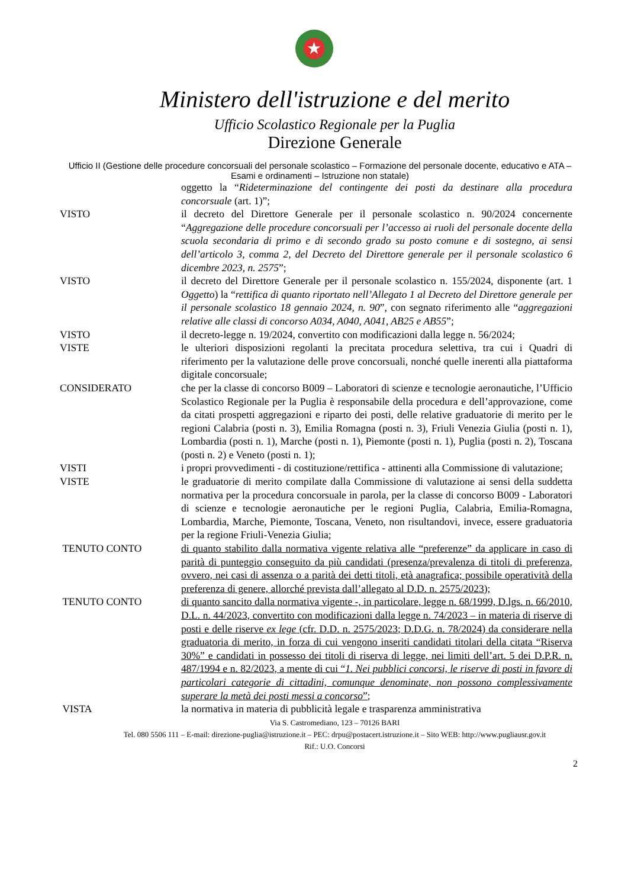★
Ministero dell'istruzione e del merito
Ufficio Scolastico Regionale per la Puglia
Direzione Generale
Ufficio II (Gestione delle procedure concorsuali del personale scolastico – Formazione del personale docente, educativo e ATA – Esami e ordinamenti – Istruzione non statale)
oggetto la “Rideterminazione del contingente dei posti da destinare alla procedura concorsuale (art. 1)”;
VISTO il decreto del Direttore Generale per il personale scolastico n. 90/2024 concernente “Aggregazione delle procedure concorsuali per l’accesso ai ruoli del personale docente della scuola secondaria di primo e di secondo grado su posto comune e di sostegno, ai sensi dell’articolo 3, comma 2, del Decreto del Direttore generale per il personale scolastico 6 dicembre 2023, n. 2575”;
VISTO il decreto del Direttore Generale per il personale scolastico n. 155/2024, disponente (art. 1 Oggetto) la “rettifica di quanto riportato nell’Allegato 1 al Decreto del Direttore generale per il personale scolastico 18 gennaio 2024, n. 90”, con segnato riferimento alle “aggregazioni relative alle classi di concorso A034, A040, A041, AB25 e AB55”;
VISTO il decreto-legge n. 19/2024, convertito con modificazioni dalla legge n. 56/2024;
VISTE le ulteriori disposizioni regolanti la precitata procedura selettiva, tra cui i Quadri di riferimento per la valutazione delle prove concorsuali, nonché quelle inerenti alla piattaforma digitale concorsuale;
CONSIDERATO che per la classe di concorso B009 – Laboratori di scienze e tecnologie aeronautiche, l’Ufficio Scolastico Regionale per la Puglia è responsabile della procedura e dell’approvazione, come da citati prospetti aggregazioni e riparto dei posti, delle relative graduatorie di merito per le regioni Calabria (posti n. 3), Emilia Romagna (posti n. 3), Friuli Venezia Giulia (posti n. 1), Lombardia (posti n. 1), Marche (posti n. 1), Piemonte (posti n. 1), Puglia (posti n. 2), Toscana (posti n. 2) e Veneto (posti n. 1);
VISTI i propri provvedimenti - di costituzione/rettifica - attinenti alla Commissione di valutazione;
VISTE le graduatorie di merito compilate dalla Commissione di valutazione ai sensi della suddetta normativa per la procedura concorsuale in parola, per la classe di concorso B009 - Laboratori di scienze e tecnologie aeronautiche per le regioni Puglia, Calabria, Emilia-Romagna, Lombardia, Marche, Piemonte, Toscana, Veneto, non risultandovi, invece, essere graduatoria per la regione Friuli-Venezia Giulia;
TENUTO CONTO di quanto stabilito dalla normativa vigente relativa alle “preferenze” da applicare in caso di parità di punteggio conseguito da più candidati (presenza/prevalenza di titoli di preferenza, ovvero, nei casi di assenza o a parità dei detti titoli, età anagrafica; possibile operatività della preferenza di genere, allorché prevista dall’allegato al D.D. n. 2575/2023);
TENUTO CONTO di quanto sancito dalla normativa vigente -, in particolare, legge n. 68/1999, D.lgs. n. 66/2010, D.L. n. 44/2023, convertito con modificazioni dalla legge n. 74/2023 – in materia di riserve di posti e delle riserve ex lege (cfr. D.D. n. 2575/2023; D.D.G. n. 78/2024) da considerare nella graduatoria di merito, in forza di cui vengono inseriti candidati titolari della citata “Riserva 30%” e candidati in possesso dei titoli di riserva di legge, nei limiti dell’art. 5 dei D.P.R. n. 487/1994 e n. 82/2023, a mente di cui “1. Nei pubblici concorsi, le riserve di posti in favore di particolari categorie di cittadini, comunque denominate, non possono complessivamente superare la metà dei posti messi a concorso”;
VISTA la normativa in materia di pubblicità legale e trasparenza amministrativa
Via S. Castromediano, 123 – 70126 BARI
Tel. 080 5506 111 – E-mail: direzione-puglia@istruzione.it – PEC: drpu@postacert.istruzione.it – Sito WEB: http://www.pugliausr.gov.it
Rif.: U.O. Concorsi
2